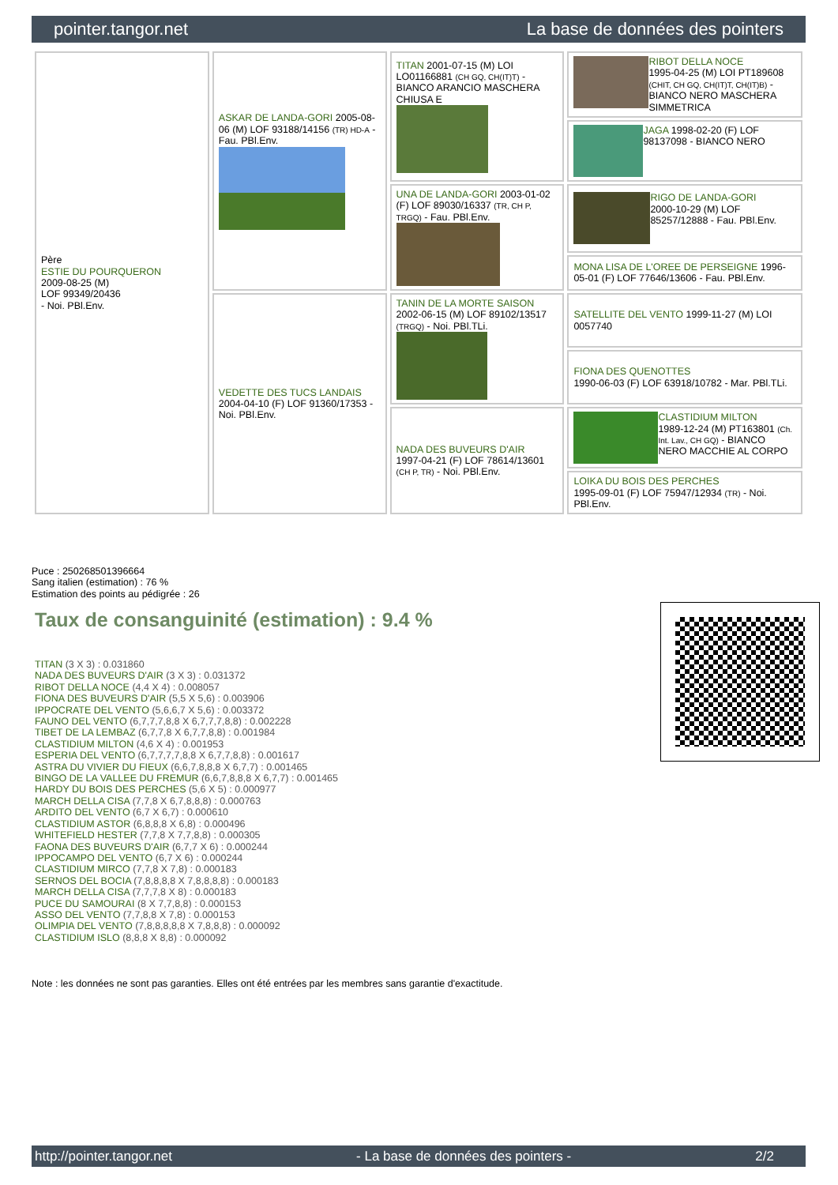pointer.tangor.net La base de données des pointers
| Père ESTIE DU POURQUERON 2009-08-25 (M) LOF 99349/20436 - Noi. PBl.Env. | ASKAR DE LANDA-GORI 2005-08-06 (M) LOF 93188/14156 (TR) HD-A - Fau. PBl.Env. | TITAN 2001-07-15 (M) LOI LO01166881 (CH GQ, CH(IT)T) - BIANCO ARANCIO MASCHERA CHIUSA E | RIBOT DELLA NOCE 1995-04-25 (M) LOI PT189608 (CHIT, CH GQ, CH(IT)T, CH(IT)B) - BIANCO NERO MASCHERA SIMMETRICA |
| | | | JAGA 1998-02-20 (F) LOF 98137098 - BIANCO NERO |
| | | UNA DE LANDA-GORI 2003-01-02 (F) LOF 89030/16337 (TR, CH P, TRGQ) - Fau. PBl.Env. | RIGO DE LANDA-GORI 2000-10-29 (M) LOF 85257/12888 - Fau. PBl.Env. |
| | | | MONA LISA DE L'OREE DE PERSEIGNE 1996-05-01 (F) LOF 77646/13606 - Fau. PBl.Env. |
| | VEDETTE DES TUCS LANDAIS 2004-04-10 (F) LOF 91360/17353 - Noi. PBl.Env. | TANIN DE LA MORTE SAISON 2002-06-15 (M) LOF 89102/13517 (TRGQ) - Noi. PBl.TLi. | SATELLITE DEL VENTO 1999-11-27 (M) LOI 0057740 |
| | | | FIONA DES QUENOTTES 1990-06-03 (F) LOF 63918/10782 - Mar. PBl.TLi. |
| | | NADA DES BUVEURS D'AIR 1997-04-21 (F) LOF 78614/13601 (CH P, TR) - Noi. PBl.Env. | CLASTIDIUM MILTON 1989-12-24 (M) PT163801 (Ch. Int. Lav., CH GQ) - BIANCO NERO MACCHIE AL CORPO |
| | | | LOIKA DU BOIS DES PERCHES 1995-09-01 (F) LOF 75947/12934 (TR) - Noi. PBl.Env. |
Puce : 250268501396664
Sang italien (estimation) : 76 %
Estimation des points au pédigrée : 26
Taux de consanguinité (estimation) : 9.4 %
TITAN (3 X 3) : 0.031860
NADA DES BUVEURS D'AIR (3 X 3) : 0.031372
RIBOT DELLA NOCE (4,4 X 4) : 0.008057
FIONA DES BUVEURS D'AIR (5,5 X 5,6) : 0.003906
IPPOCRATE DEL VENTO (5,6,6,7 X 5,6) : 0.003372
FAUNO DEL VENTO (6,7,7,7,8,8 X 6,7,7,7,8,8) : 0.002228
TIBET DE LA LEMBAZ (6,7,7,8 X 6,7,7,8,8) : 0.001984
CLASTIDIUM MILTON (4,6 X 4) : 0.001953
ESPERIA DEL VENTO (6,7,7,7,7,8,8 X 6,7,7,8,8) : 0.001617
ASTRA DU VIVIER DU FIEUX (6,6,7,8,8,8 X 6,7,7) : 0.001465
BINGO DE LA VALLEE DU FREMUR (6,6,7,8,8,8 X 6,7,7) : 0.001465
HARDY DU BOIS DES PERCHES (5,6 X 5) : 0.000977
MARCH DELLA CISA (7,7,8 X 6,7,8,8,8) : 0.000763
ARDITO DEL VENTO (6,7 X 6,7) : 0.000610
CLASTIDIUM ASTOR (6,8,8,8 X 6,8) : 0.000496
WHITEFIELD HESTER (7,7,8 X 7,7,8,8) : 0.000305
FAONA DES BUVEURS D'AIR (6,7,7 X 6) : 0.000244
IPPOCAMPO DEL VENTO (6,7 X 6) : 0.000244
CLASTIDIUM MIRCO (7,7,8 X 7,8) : 0.000183
SERNOS DEL BOCIA (7,8,8,8,8 X 7,8,8,8,8) : 0.000183
MARCH DELLA CISA (7,7,7,8 X 8) : 0.000183
PUCE DU SAMOURAI (8 X 7,7,8,8) : 0.000153
ASSO DEL VENTO (7,7,8,8 X 7,8) : 0.000153
OLIMPIA DEL VENTO (7,8,8,8,8,8 X 7,8,8,8) : 0.000092
CLASTIDIUM ISLO (8,8,8 X 8,8) : 0.000092
Note : les données ne sont pas garanties. Elles ont été entrées par les membres sans garantie d'exactitude.
http://pointer.tangor.net - La base de données des pointers - 2/2